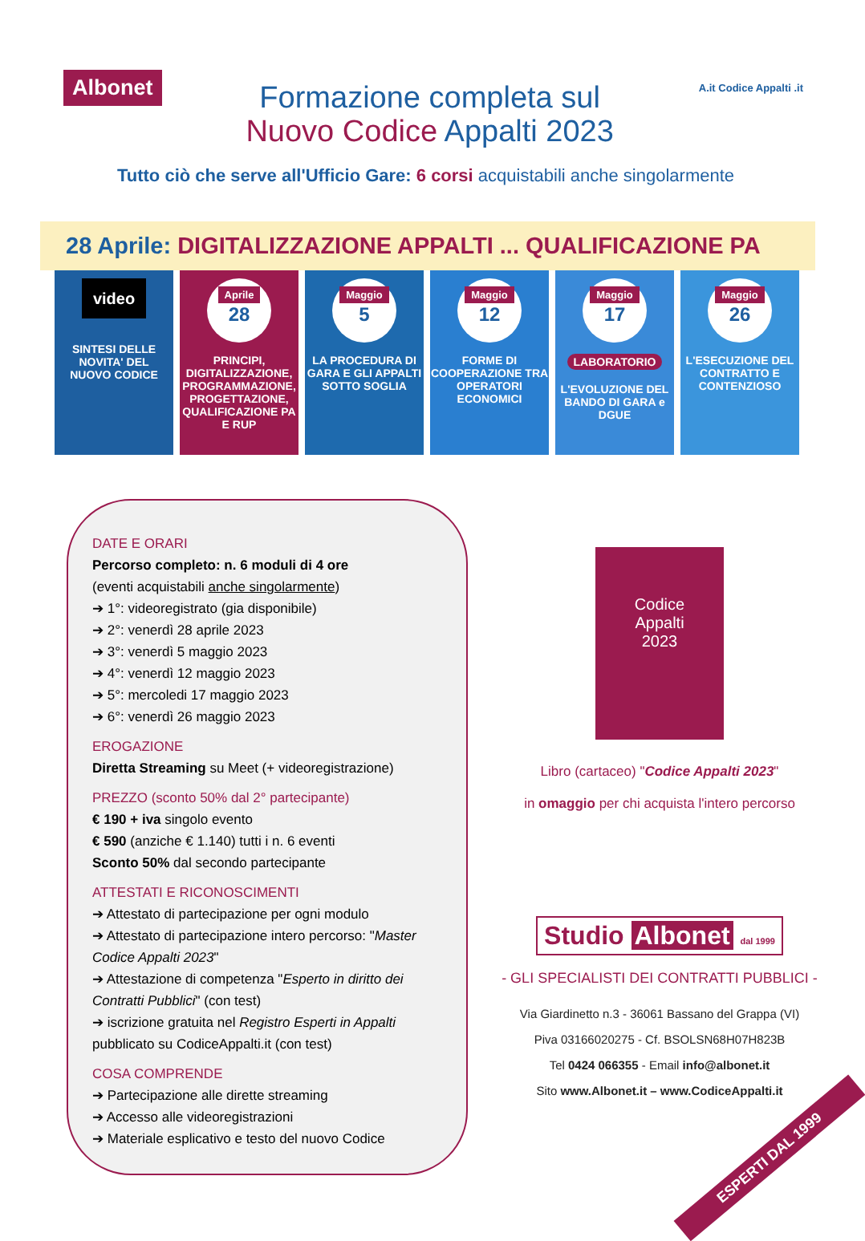Albonet
Formazione completa sul
Nuovo Codice Appalti 2023
A.it Codice Appalti .it
Tutto ciò che serve all'Ufficio Gare: 6 corsi acquistabili anche singolarmente
28 Aprile: DIGITALIZZAZIONE APPALTI ... QUALIFICAZIONE PA
video
SINTESI DELLE
NOVITA' DEL
NUOVO CODICE
Aprile
28
PRINCIPI, DIGITALIZZAZIONE, PROGRAMMAZIONE, PROGETTAZIONE, QUALIFICAZIONE PA E RUP
Maggio
5
LA PROCEDURA DI GARA E GLI APPALTI SOTTO SOGLIA
Maggio
12
FORME DI COOPERAZIONE TRA OPERATORI ECONOMICI
Maggio
17
LABORATORIO
L'EVOLUZIONE DEL BANDO DI GARA e DGUE
Maggio
26
L'ESECUZIONE DEL CONTRATTO E CONTENZIOSO
DATE E ORARI
Percorso completo: n. 6 moduli di 4 ore
(eventi acquistabili anche singolarmente)
➔ 1°: videoregistrato (gia disponibile)
➔ 2°: venerdì 28 aprile 2023
➔ 3°: venerdì 5 maggio 2023
➔ 4°: venerdì 12 maggio 2023
➔ 5°: mercoledi 17 maggio 2023
➔ 6°: venerdì 26 maggio 2023
EROGAZIONE
Diretta Streaming su Meet (+ videoregistrazione)
PREZZO (sconto 50% dal 2° partecipante)
€ 190 + iva singolo evento
€ 590 (anziche € 1.140) tutti i n. 6 eventi
Sconto 50% dal secondo partecipante
ATTESTATI E RICONOSCIMENTI
➔ Attestato di partecipazione per ogni modulo
➔ Attestato di partecipazione intero percorso: "Master Codice Appalti 2023"
➔ Attestazione di competenza "Esperto in diritto dei Contratti Pubblici" (con test)
➔ iscrizione gratuita nel Registro Esperti in Appalti pubblicato su CodiceAppalti.it (con test)
COSA COMPRENDE
➔ Partecipazione alle dirette streaming
➔ Accesso alle videoregistrazioni
➔ Materiale esplicativo e testo del nuovo Codice
Codice
Appalti
2023
Libro (cartaceo) "Codice Appalti 2023"
in omaggio per chi acquista l'intero percorso
Studio Albonet dal 1999
- GLI SPECIALISTI DEI CONTRATTI PUBBLICI -
Via Giardinetto n.3 - 36061 Bassano del Grappa (VI)
Piva 03166020275 - Cf. BSOLSN68H07H823B
Tel 0424 066355 - Email info@albonet.it
Sito www.Albonet.it – www.CodiceAppalti.it
ESPERTI DAL 1999